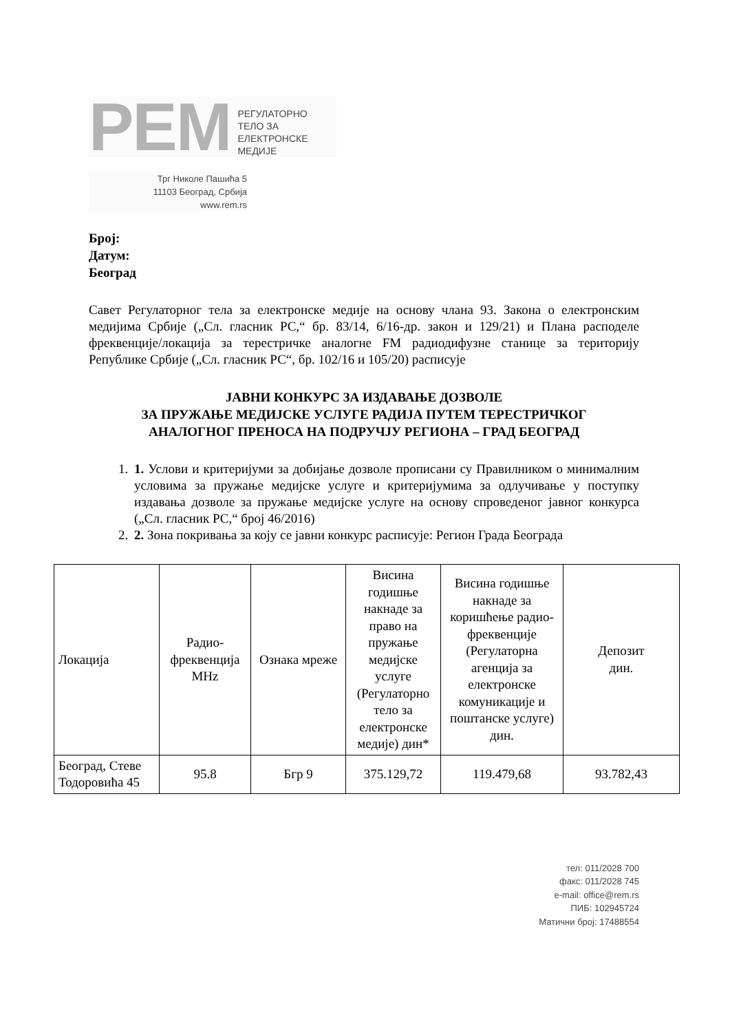PEM РЕГУЛАТОРНО
ТЕЛО ЗА
ЕЛЕКТРОНСКЕ
МЕДИЈЕ
Трг Николе Пашића 5
11103 Београд, Србија
www.rem.rs
Број:
Датум:
Београд
Савет Регулаторног тела за електронске медије на основу члана 93. Закона о електронским медијима Србије („Сл. гласник РС,“ бр. 83/14, 6/16-др. закон и 129/21) и Плана расподеле фреквенције/локација за терестричке аналогне FM радиодифузне станице за територију Републике Србије („Сл. гласник РС“, бр. 102/16 и 105/20) расписује
ЈАВНИ КОНКУРС ЗА ИЗДАВАЊЕ ДОЗВОЛЕ
ЗА ПРУЖАЊЕ МЕДИЈСКЕ УСЛУГЕ РАДИЈА ПУТЕМ ТЕРЕСТРИЧКОГ
АНАЛОГНОГ ПРЕНОСА НА ПОДРУЧЈУ РЕГИОНА – ГРАД БЕОГРАД
1. 1. Услови и критеријуми за добијање дозволе прописани су Правилником о минималним условима за пружање медијске услуге и критеријумима за одлучивање у поступку издавања дозволе за пружање медијске услуге на основу спроведеног јавног конкурса („Сл. гласник РС,“ број 46/2016)
2. 2. Зона покривања за коју се јавни конкурс расписује: Регион Града Београда
| Локација | Радио-фреквенција MHz | Ознака мреже | Висина годишње накнаде за право на пружање медијске услуге (Регулаторно тело за електронске медије) дин* | Висина годишње накнаде за коришћење радио-фреквенције (Регулаторна агенција за електронске комуникације и поштанске услуге) дин. | Депозит дин. |
| Београд, Стеве Тодоровића 45 | 95.8 | Бгр 9 | 375.129,72 | 119.479,68 | 93.782,43 |
тел: 011/2028 700
факс: 011/2028 745
e-mail: office@rem.rs
ПИБ: 102945724
Матични број: 17488554